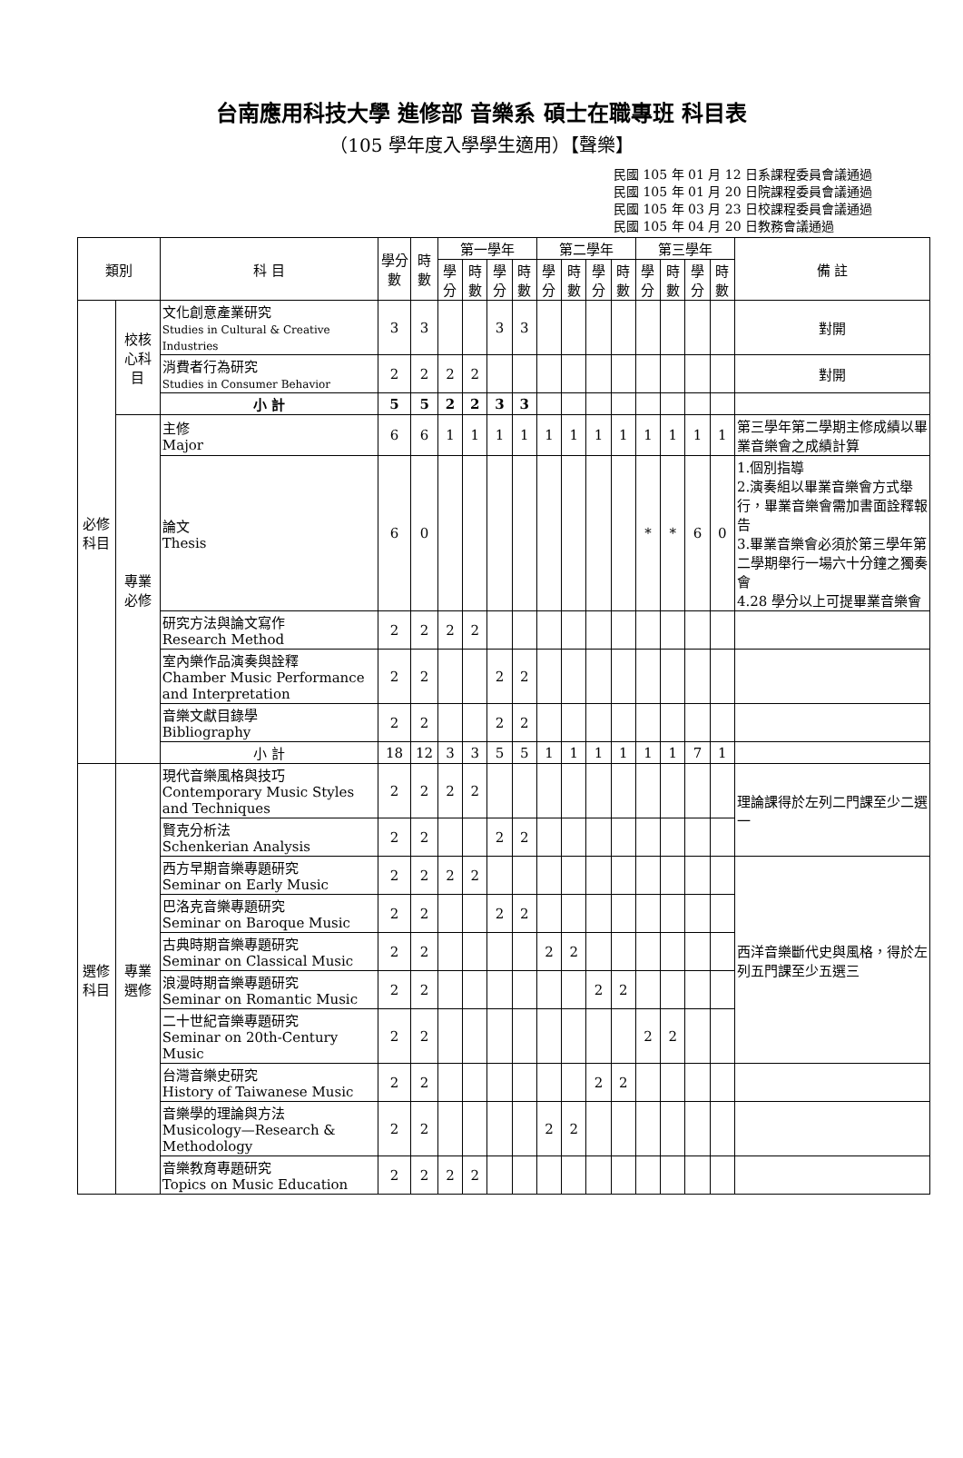台南應用科技大學 進修部 音樂系 碩士在職專班 科目表
（105 學年度入學學生適用）【聲樂】
民國 105 年 01 月 12 日系課程委員會議通過
民國 105 年 01 月 20 日院課程委員會議通過
民國 105 年 03 月 23 日校課程委員會議通過
民國 105 年 04 月 20 日教務會議通過
| 類別 | | 科 目 | 學分數 | 時數 | 第一學年 | | | | 第二學年 | | | | 第三學年 | | | | 備 註 |
| --- | --- | --- | --- | --- | --- | --- | --- | --- | --- | --- | --- | --- | --- | --- | --- | --- | --- |
| | | | | | 學分 | 時數 | 學分 | 時數 | 學分 | 時數 | 學分 | 時數 | 學分 | 時數 | 學分 | 時數 | |
| 必修科目 | 校核心科目 | 文化創意產業研究 Studies in Cultural & Creative Industries | 3 | 3 | | | 3 | 3 | | | | | | | | | 對開 |
| | | 消費者行為研究 Studies in Consumer Behavior | 2 | 2 | 2 | 2 | | | | | | | | | | | 對開 |
| | | 小 計 | 5 | 5 | 2 | 2 | 3 | 3 | | | | | | | | | |
| | 專業必修 | 主修 Major | 6 | 6 | 1 | 1 | 1 | 1 | 1 | 1 | 1 | 1 | 1 | 1 | 1 | 1 | 第三學年第二學期主修成績以畢業音樂會之成績計算 |
| | | 論文 Thesis | 6 | 0 | | | | | | | | | * | * | 6 | 0 | 1.個別指導 2.演奏組以畢業音樂會方式舉行，畢業音樂會需加書面詮釋報告 3.畢業音樂會必須於第三學年第二學期舉行一場六十分鐘之獨奏會 4.28 學分以上可提畢業音樂會 |
| | | 研究方法與論文寫作 Research Method | 2 | 2 | 2 | 2 | | | | | | | | | | | |
| | | 室內樂作品演奏與詮釋 Chamber Music Performance and Interpretation | 2 | 2 | | | 2 | 2 | | | | | | | | | |
| | | 音樂文獻目錄學 Bibliography | 2 | 2 | | | 2 | 2 | | | | | | | | | |
| | | 小 計 | 18 | 12 | 3 | 3 | 5 | 5 | 1 | 1 | 1 | 1 | 1 | 1 | 7 | 1 | |
| 選修科目 | 專業選修 | 現代音樂風格與技巧 Contemporary Music Styles and Techniques | 2 | 2 | 2 | 2 | | | | | | | | | | | 理論課得於左列二門課至少二選一 |
| | | 賢克分析法 Schenkerian Analysis | 2 | 2 | | | 2 | 2 | | | | | | | | | |
| | | 西方早期音樂專題研究 Seminar on Early Music | 2 | 2 | 2 | 2 | | | | | | | | | | | 西洋音樂斷代史與風格，得於左列五門課至少五選三 |
| | | 巴洛克音樂專題研究 Seminar on Baroque Music | 2 | 2 | | | 2 | 2 | | | | | | | | | |
| | | 古典時期音樂專題研究 Seminar on Classical Music | 2 | 2 | | | | | 2 | 2 | | | | | | | |
| | | 浪漫時期音樂專題研究 Seminar on Romantic Music | 2 | 2 | | | | | | | 2 | 2 | | | | | |
| | | 二十世紀音樂專題研究 Seminar on 20th-Century Music | 2 | 2 | | | | | | | | | 2 | 2 | | | |
| | | 台灣音樂史研究 History of Taiwanese Music | 2 | 2 | | | | | | | 2 | 2 | | | | | |
| | | 音樂學的理論與方法 Musicology—Research & Methodology | 2 | 2 | | | | | 2 | 2 | | | | | | | |
| | | 音樂教育專題研究 Topics on Music Education | 2 | 2 | 2 | 2 | | | | | | | | | | | |